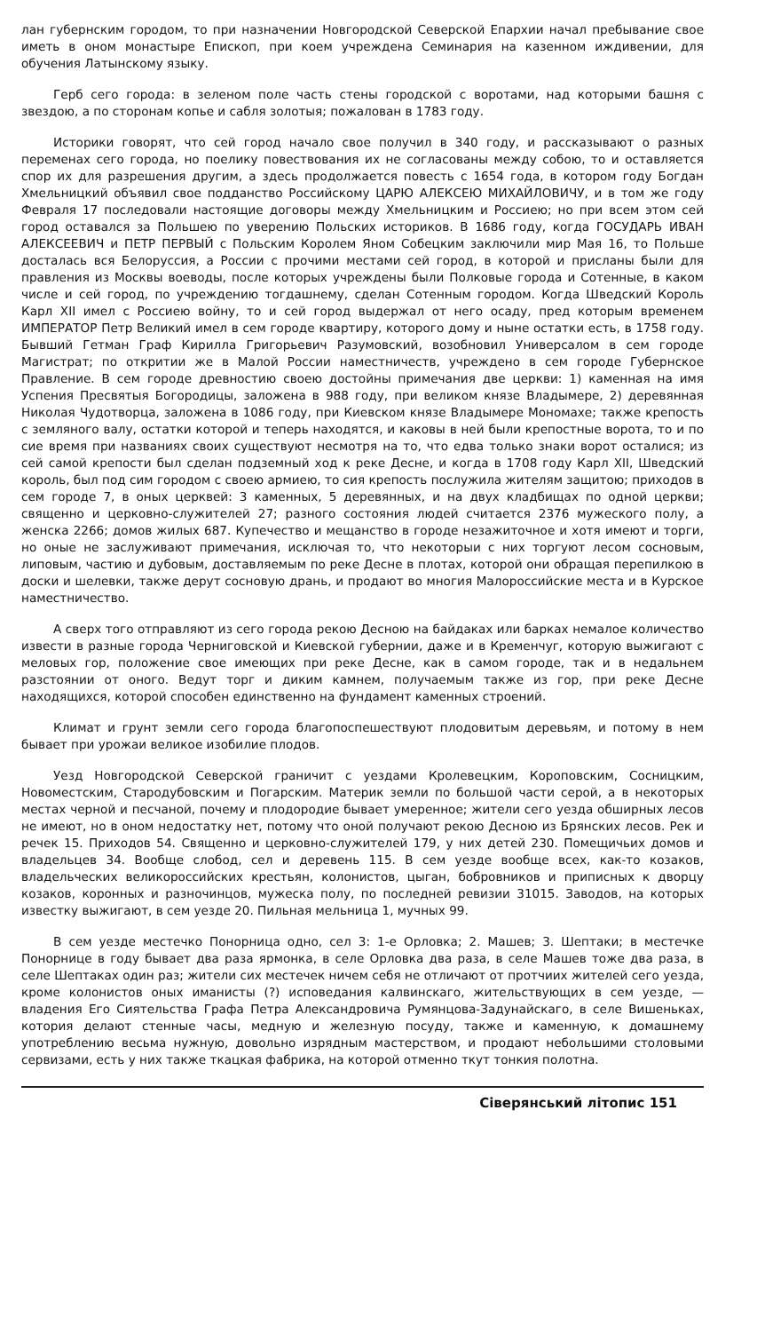лан губернским городом, то при назначении Новгородской Северской Епархии начал пребывание свое иметь в оном монастыре Епископ, при коем учреждена Семинария на казенном иждивении, для обучения Латынскому языку.
Герб сего города: в зеленом поле часть стены городской с воротами, над которыми башня с звездою, а по сторонам копье и сабля золотыя; пожалован в 1783 году.
Историки говорят, что сей город начало свое получил в 340 году, и рассказывают о разных переменах сего города, но поелику повествования их не согласованы между собою, то и оставляется спор их для разрешения другим, а здесь продолжается повесть с 1654 года, в котором году Богдан Хмельницкий объявил свое подданство Российскому ЦАРЮ АЛЕКСЕЮ МИХАЙЛОВИЧУ, и в том же году Февраля 17 последовали настоящие договоры между Хмельницким и Россиею; но при всем этом сей город оставался за Польшею по уверению Польских историков. В 1686 году, когда ГОСУДАРЬ ИВАН АЛЕКСЕЕВИЧ и ПЕТР ПЕРВЫЙ с Польским Королем Яном Собецким заключили мир Мая 16, то Польше досталась вся Белоруссия, а России с прочими местами сей город, в которой и присланы были для правления из Москвы воеводы, после которых учреждены были Полковые города и Сотенные, в каком числе и сей город, по учреждению тогдашнему, сделан Сотенным городом. Когда Шведский Король Карл XII имел с Россиею войну, то и сей город выдержал от него осаду, пред которым временем ИМПЕРАТОР Петр Великий имел в сем городе квартиру, которого дому и ныне остатки есть, в 1758 году. Бывший Гетман Граф Кирилла Григорьевич Разумовский, возобновил Универсалом в сем городе Магистрат; по откритии же в Малой России наместничеств, учреждено в сем городе Губернское Правление. В сем городе древностию своею достойны примечания две церкви: 1) каменная на имя Успения Пресвятыя Богородицы, заложена в 988 году, при великом князе Владымере, 2) деревянная Николая Чудотворца, заложена в 1086 году, при Киевском князе Владымере Мономахе; также крепость с земляного валу, остатки которой и теперь находятся, и каковы в ней были крепостные ворота, то и по сие время при названиях своих существуют несмотря на то, что едва только знаки ворот осталися; из сей самой крепости был сделан подземный ход к реке Десне, и когда в 1708 году Карл XII, Шведский король, был под сим городом с своею армиею, то сия крепость послужила жителям защитою; приходов в сем городе 7, в оных церквей: 3 каменных, 5 деревянных, и на двух кладбищах по одной церкви; священно и церковно-служителей 27; разного состояния людей считается 2376 мужеского полу, а женска 2266; домов жилых 687. Купечество и мещанство в городе незажиточное и хотя имеют и торги, но оные не заслуживают примечания, исключая то, что некоторыи с них торгуют лесом сосновым, липовым, частию и дубовым, доставляемым по реке Десне в плотах, которой они обращая перепилкою в доски и шелевки, также дерут сосновую дрань, и продают во многия Малороссийские места и в Курское наместничество.
А сверх того отправляют из сего города рекою Десною на байдаках или барках немалое количество извести в разные города Черниговской и Киевской губернии, даже и в Кременчуг, которую выжигают с меловых гор, положение свое имеющих при реке Десне, как в самом городе, так и в недальнем разстоянии от оного. Ведут торг и диким камнем, получаемым также из гор, при реке Десне находящихся, которой способен единственно на фундамент каменных строений.
Климат и грунт земли сего города благопоспешествуют плодовитым деревьям, и потому в нем бывает при урожаи великое изобилие плодов.
Уезд Новгородской Северской граничит с уездами Кролевецким, Короповским, Сосницким, Новоместским, Стародубовским и Погарским. Материк земли по большой части серой, а в некоторых местах черной и песчаной, почему и плодородие бывает умеренное; жители сего уезда обширных лесов не имеют, но в оном недостатку нет, потому что оной получают рекою Десною из Брянских лесов. Рек и речек 15. Приходов 54. Священно и церковно-служителей 179, у них детей 230. Помещичьих домов и владельцев 34. Вообще слобод, сел и деревень 115. В сем уезде вообще всех, как-то козаков, владельческих великороссийских крестьян, колонистов, цыган, бобровников и приписных к дворцу козаков, коронных и разночинцов, мужеска полу, по последней ревизии 31015. Заводов, на которых известку выжигают, в сем уезде 20. Пильная мельница 1, мучных 99.
В сем уезде местечко Понорница одно, сел 3: 1-е Орловка; 2. Машев; 3. Шептаки; в местечке Понорнице в году бывает два раза ярмонка, в селе Орловка два раза, в селе Машев тоже два раза, в селе Шептаках один раз; жители сих местечек ничем себя не отличают от протчиих жителей сего уезда, кроме колонистов оных иманисты (?) исповедания калвинскаго, жительствующих в сем уезде, — владения Его Сиятельства Графа Петра Александровича Румянцова-Задунайскаго, в селе Вишеньках, котория делают стенные часы, медную и железную посуду, также и каменную, к домашнему употреблению весьма нужную, довольно изрядным мастерством, и продают небольшими столовыми сервизами, есть у них также ткацкая фабрика, на которой отменно ткут тонкия полотна.
Сіверянський літопис 151